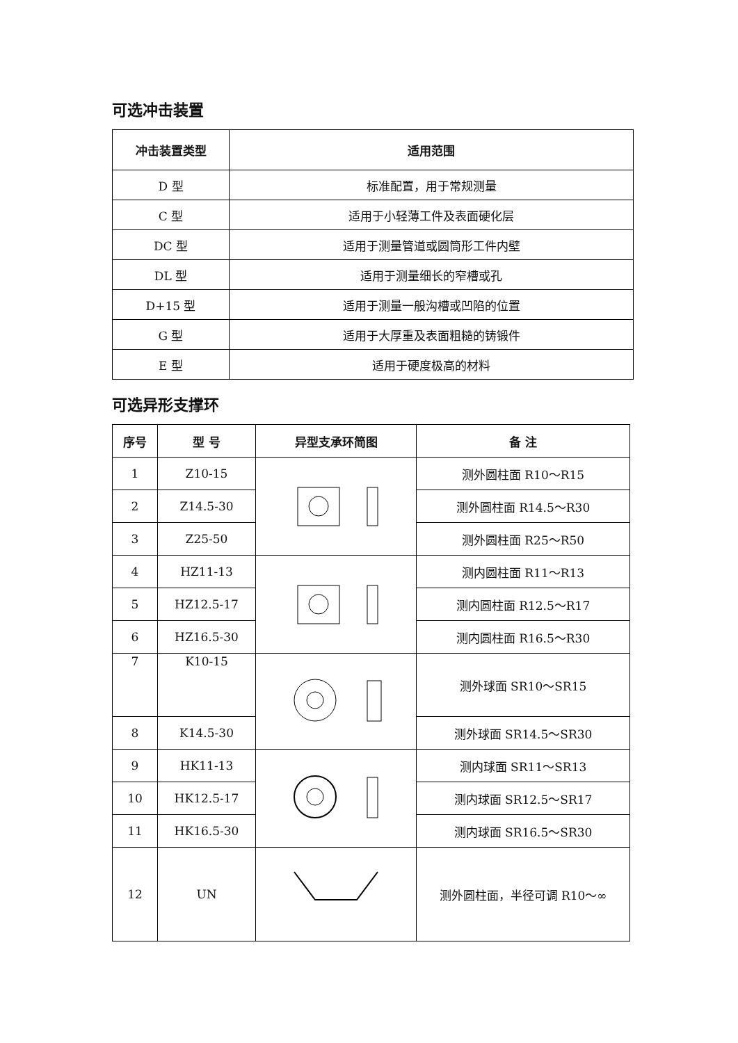可选冲击装置
| 冲击装置类型 | 适用范围 |
| --- | --- |
| D 型 | 标准配置，用于常规测量 |
| C 型 | 适用于小轻薄工件及表面硬化层 |
| DC 型 | 适用于测量管道或圆筒形工件内壁 |
| DL 型 | 适用于测量细长的窄槽或孔 |
| D+15 型 | 适用于测量一般沟槽或凹陷的位置 |
| G 型 | 适用于大厚重及表面粗糙的铸锻件 |
| E 型 | 适用于硬度极高的材料 |
可选异形支撑环
| 序号 | 型 号 | 异型支承环简图 | 备 注 |
| --- | --- | --- | --- |
| 1 | Z10-15 | | 测外圆柱面 R10～R15 |
| 2 | Z14.5-30 | | 测外圆柱面 R14.5～R30 |
| 3 | Z25-50 | | 测外圆柱面 R25～R50 |
| 4 | HZ11-13 | | 测内圆柱面 R11～R13 |
| 5 | HZ12.5-17 | | 测内圆柱面 R12.5～R17 |
| 6 | HZ16.5-30 | | 测内圆柱面 R16.5～R30 |
| 7 | K10-15 | | 测外球面 SR10～SR15 |
| 8 | K14.5-30 | | 测外球面 SR14.5～SR30 |
| 9 | HK11-13 | | 测内球面 SR11～SR13 |
| 10 | HK12.5-17 | | 测内球面 SR12.5～SR17 |
| 11 | HK16.5-30 | | 测内球面 SR16.5～SR30 |
| 12 | UN | | 测外圆柱面，半径可调 R10～∞ |